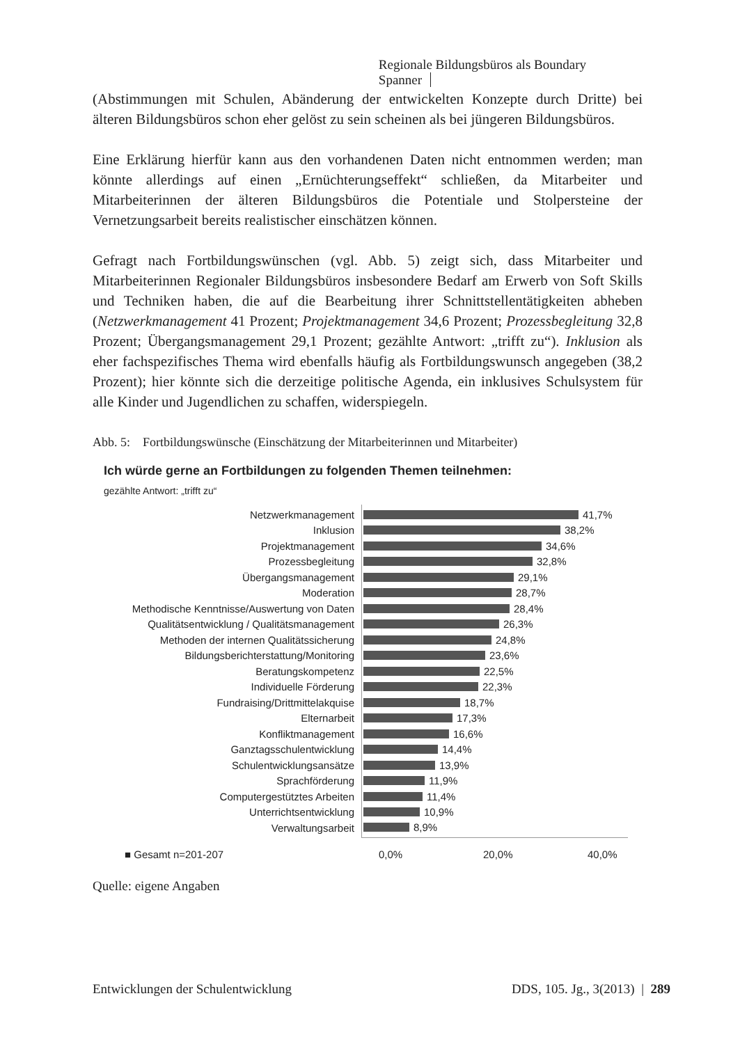Regionale Bildungsbüros als Boundary Spanner
(Abstimmungen mit Schulen, Abänderung der entwickelten Konzepte durch Dritte) bei älteren Bildungsbüros schon eher gelöst zu sein scheinen als bei jüngeren Bildungsbüros.
Eine Erklärung hierfür kann aus den vorhandenen Daten nicht entnommen werden; man könnte allerdings auf einen „Ernüchterungseffekt“ schließen, da Mitarbeiter und Mitarbeiterinnen der älteren Bildungsbüros die Potentiale und Stolpersteine der Vernetzungsarbeit bereits realistischer einschätzen können.
Gefragt nach Fortbildungswünschen (vgl. Abb. 5) zeigt sich, dass Mitarbeiter und Mitarbeiterinnen Regionaler Bildungsbüros insbesondere Bedarf am Erwerb von Soft Skills und Techniken haben, die auf die Bearbeitung ihrer Schnittstellentätigkeiten abheben (Netzwerkmanagement 41 Prozent; Projektmanagement 34,6 Prozent; Prozessbegleitung 32,8 Prozent; Übergangsmanagement 29,1 Prozent; gezählte Antwort: „trifft zu“). Inklusion als eher fachspezifisches Thema wird ebenfalls häufig als Fortbildungswunsch angegeben (38,2 Prozent); hier könnte sich die derzeitige politische Agenda, ein inklusives Schulsystem für alle Kinder und Jugendlichen zu schaffen, widerspiegeln.
Abb. 5: Fortbildungswünsche (Einschätzung der Mitarbeiterinnen und Mitarbeiter)
Ich würde gerne an Fortbildungen zu folgenden Themen teilnehmen:
gezählte Antwort: „trifft zu“
Netzwerkmanagement 41,7%
Inklusion 38,2%
Projektmanagement 34,6%
Prozessbegleitung 32,8%
Übergangsmanagement 29,1%
Moderation 28,7%
Methodische Kenntnisse/Auswertung von Daten
28,4%
Qualitätsentwicklung / Qualitätsmanagement
26,3%
Methoden der internen Qualitätssicherung 24,8%
Bildungsberichterstattung/Monitoring 23,6%
Beratungskompetenz 22,5%
Individuelle Förderung 22,3%
Fundraising/Drittmittelakquise 18,7%
Elternarbeit 17,3%
Konfliktmanagement 16,6%
Ganztagsschulentwicklung 14,4%
Schulentwicklungsansätze 13,9%
Sprachförderung 11,9%
Computergestütztes Arbeiten 11,4%
Unterrichtsentwicklung 10,9%
Verwaltungsarbeit 8,9%
■ Gesamt n=201-207 0,0% 20,0% 40,0%
Quelle: eigene Angaben
Entwicklungen der Schulentwicklung DDS, 105. Jg., 3(2013) | 289